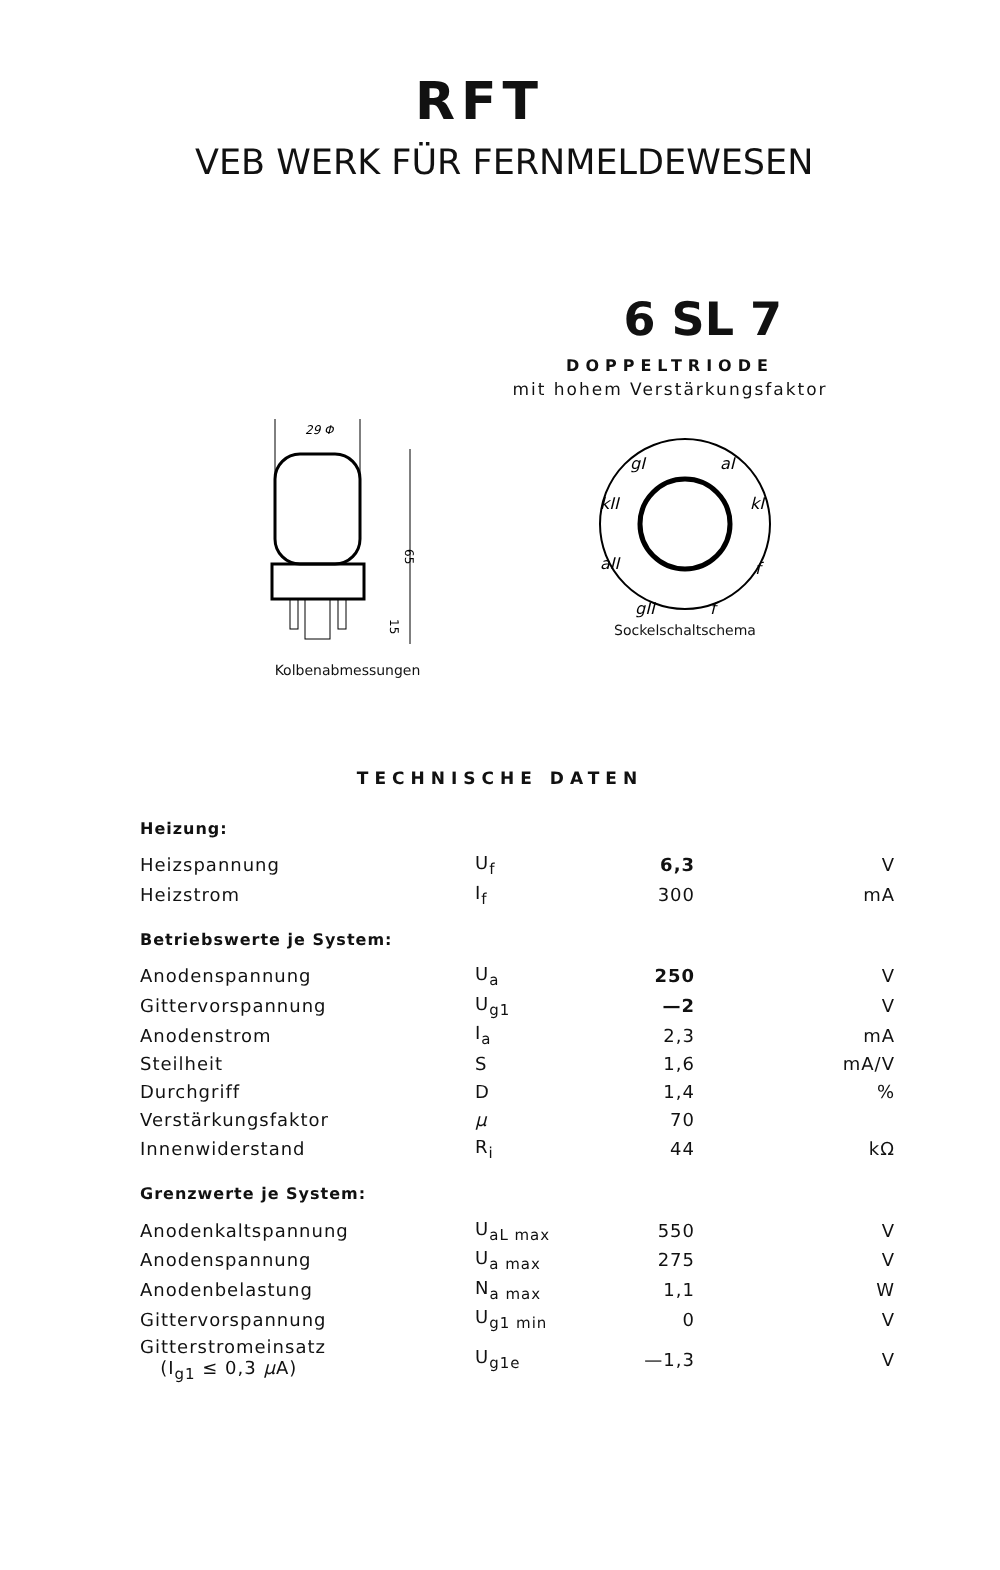RFT
VEB WERK FÜR FERNMELDEWESEN
6 SL 7
DOPPELTRIODE
mit hohem Verstärkungsfaktor
29 Φ
65
15
Kolbenabmessungen
gI
aI
kII
kI
aII
f
gII
f
Sockelschaltschema
TECHNISCHE DATEN
| Heizung: | | | |
| Heizspannung | U<sub>f</sub> | 6,3 | V |
| Heizstrom | I<sub>f</sub> | 300 | mA |
| Betriebswerte je System: | | | |
| Anodenspannung | U<sub>a</sub> | 250 | V |
| Gittervorspannung | U<sub>g1</sub> | —2 | V |
| Anodenstrom | I<sub>a</sub> | 2,3 | mA |
| Steilheit | S | 1,6 | mA/V |
| Durchgriff | D | 1,4 | % |
| Verstärkungsfaktor | μ | 70 | |
| Innenwiderstand | R<sub>i</sub> | 44 | kΩ |
| Grenzwerte je System: | | | |
| Anodenkaltspannung | U<sub>aL max</sub> | 550 | V |
| Anodenspannung | U<sub>a max</sub> | 275 | V |
| Anodenbelastung | N<sub>a max</sub> | 1,1 | W |
| Gittervorspannung | U<sub>g1 min</sub> | 0 | V |
| Gitterstromeinsatz (I<sub>g1</sub> ≤ 0,3 μ A) | U<sub>g1e</sub> | —1,3 | V |